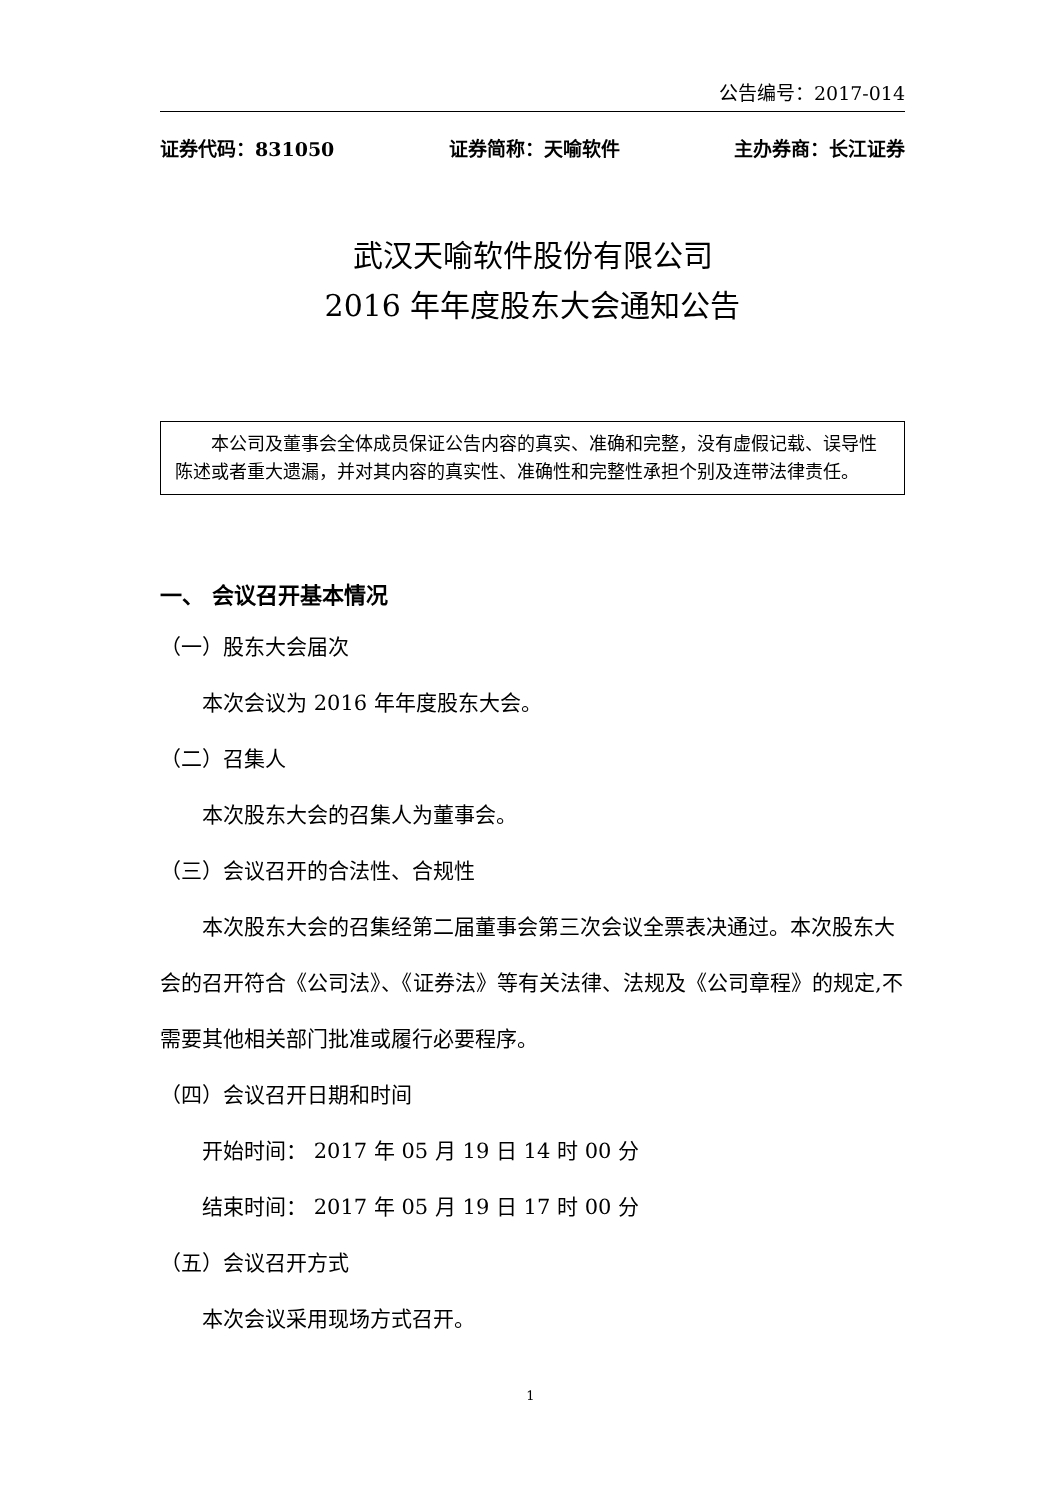公告编号：2017-014
证券代码：831050 证券简称：天喻软件 主办券商：长江证券
武汉天喻软件股份有限公司
2016 年年度股东大会通知公告
本公司及董事会全体成员保证公告内容的真实、准确和完整，没有虚假记载、误导性陈述或者重大遗漏，并对其内容的真实性、准确性和完整性承担个别及连带法律责任。
一、 会议召开基本情况
（一）股东大会届次
本次会议为 2016 年年度股东大会。
（二）召集人
本次股东大会的召集人为董事会。
（三）会议召开的合法性、合规性
本次股东大会的召集经第二届董事会第三次会议全票表决通过。本次股东大会的召开符合《公司法》、《证券法》等有关法律、法规及《公司章程》的规定,不需要其他相关部门批准或履行必要程序。
（四）会议召开日期和时间
开始时间： 2017 年 05 月 19 日 14 时 00 分
结束时间： 2017 年 05 月 19 日 17 时 00 分
（五）会议召开方式
本次会议采用现场方式召开。
1